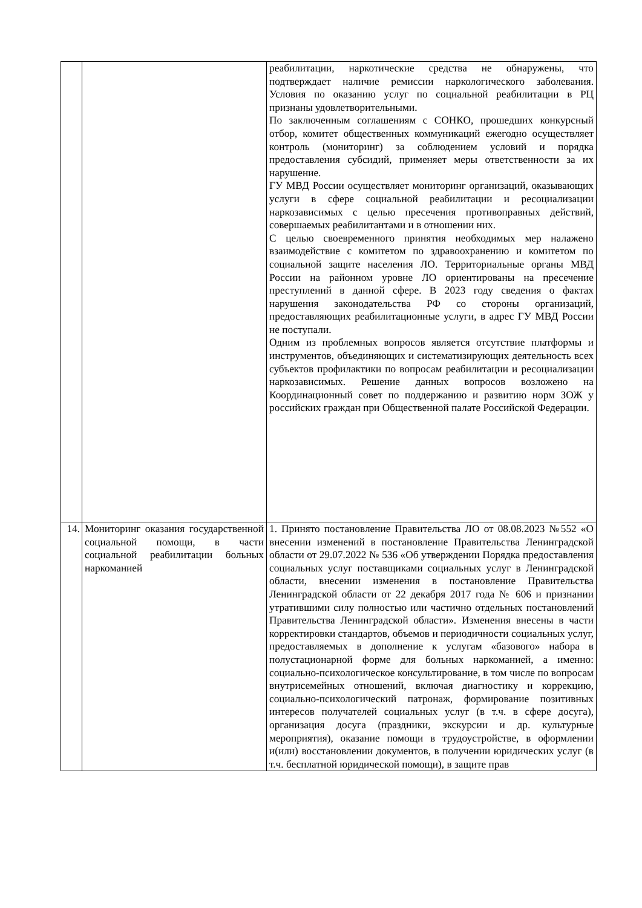| | | реабилитации, наркотические средства не обнаружены, что подтверждает наличие ремиссии наркологического заболевания. Условия по оказанию услуг по социальной реабилитации в РЦ признаны удовлетворительными. По заключенным соглашениям с СОНКО, прошедших конкурсный отбор, комитет общественных коммуникаций ежегодно осуществляет контроль (мониторинг) за соблюдением условий и порядка предоставления субсидий, применяет меры ответственности за их нарушение. ГУ МВД России осуществляет мониторинг организаций, оказывающих услуги в сфере социальной реабилитации и ресоциализации наркозависимых с целью пресечения противоправных действий, совершаемых реабилитантами и в отношении них. С целью своевременного принятия необходимых мер налажено взаимодействие с комитетом по здравоохранению и комитетом по социальной защите населения ЛО. Территориальные органы МВД России на районном уровне ЛО ориентированы на пресечение преступлений в данной сфере. В 2023 году сведения о фактах нарушения законодательства РФ со стороны организаций, предоставляющих реабилитационные услуги, в адрес ГУ МВД России не поступали. Одним из проблемных вопросов является отсутствие платформы и инструментов, объединяющих и систематизирующих деятельность всех субъектов профилактики по вопросам реабилитации и ресоциализации наркозависимых. Решение данных вопросов возложено на Координационный совет по поддержанию и развитию норм ЗОЖ у российских граждан при Общественной палате Российской Федерации. |
| 14. | Мониторинг оказания государственной социальной помощи, в части социальной реабилитации больных наркоманией | 1. Принято постановление Правительства ЛО от 08.08.2023 №552 «О внесении изменений в постановление Правительства Ленинградской области от 29.07.2022 № 536 «Об утверждении Порядка предоставления социальных услуг поставщиками социальных услуг в Ленинградской области, внесении изменения в постановление Правительства Ленинградской области от 22 декабря 2017 года № 606 и признании утратившими силу полностью или частично отдельных постановлений Правительства Ленинградской области». Изменения внесены в части корректировки стандартов, объемов и периодичности социальных услуг, предоставляемых в дополнение к услугам «базового» набора в полустационарной форме для больных наркоманией, а именно: социально-психологическое консультирование, в том числе по вопросам внутрисемейных отношений, включая диагностику и коррекцию, социально-психологический патронаж, формирование позитивных интересов получателей социальных услуг (в т.ч. в сфере досуга), организация досуга (праздники, экскурсии и др. культурные мероприятия), оказание помощи в трудоустройстве, в оформлении и(или) восстановлении документов, в получении юридических услуг (в т.ч. бесплатной юридической помощи), в защите прав |